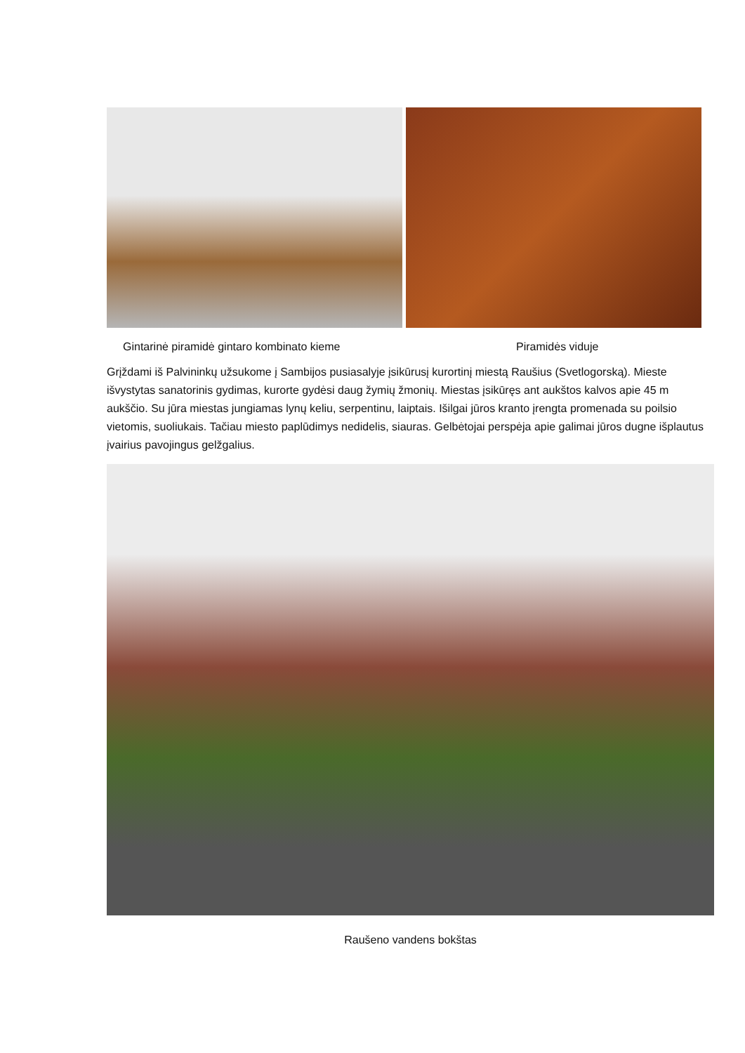Gintarinė piramidė gintaro kombinato kieme Piramidės viduje
Grįždami iš Palvininkų užsukome į Sambijos pusiasalyje įsikūrusį kurortinį miestą Raušius (Svetlogorską). Mieste išvystytas sanatorinis gydimas, kurorte gydėsi daug žymių žmonių. Miestas įsikūręs ant aukštos kalvos apie 45 m aukščio. Su jūra miestas jungiamas lynų keliu, serpentinu, laiptais. Išilgai jūros kranto įrengta promenada su poilsio vietomis, suoliukais. Tačiau miesto paplūdimys nedidelis, siauras. Gelbėtojai perspėja apie galimai jūros dugne išplautus įvairius pavojingus gelžgalius.
Raušeno vandens bokštas